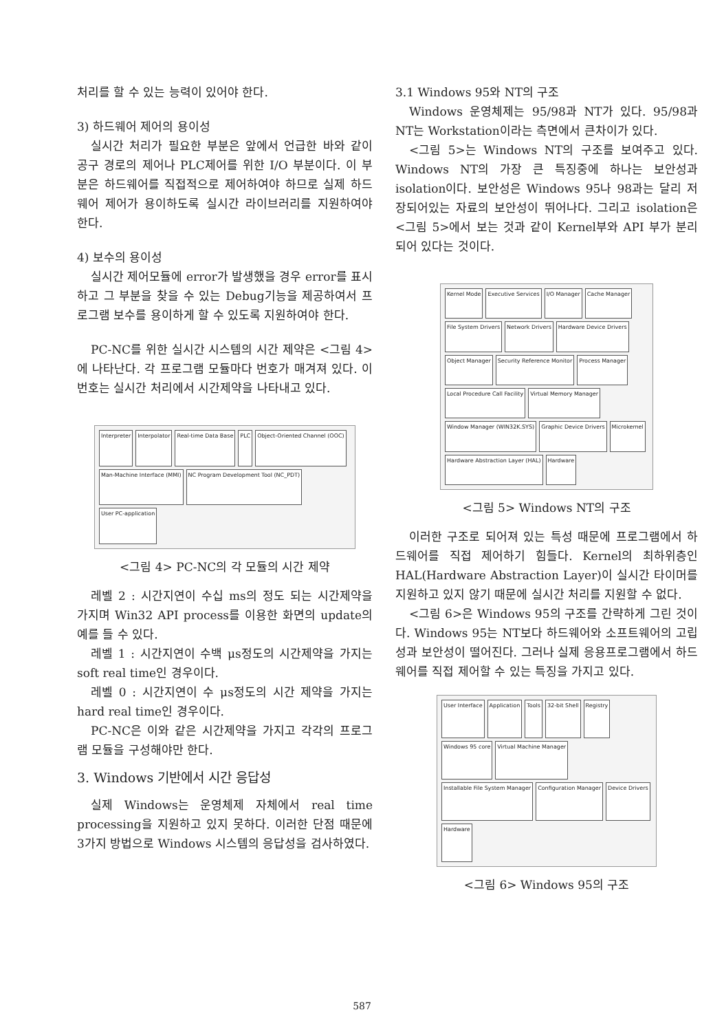처리를 할 수 있는 능력이 있어야 한다.
3) 하드웨어 제어의 용이성
실시간 처리가 필요한 부분은 앞에서 언급한 바와 같이 공구 경로의 제어나 PLC제어를 위한 I/O 부분이다. 이 부분은 하드웨어를 직접적으로 제어하여야 하므로 실제 하드웨어 제어가 용이하도록 실시간 라이브러리를 지원하여야 한다.
4) 보수의 용이성
실시간 제어모듈에 error가 발생했을 경우 error를 표시하고 그 부분을 찾을 수 있는 Debug기능을 제공하여서 프로그램 보수를 용이하게 할 수 있도록 지원하여야 한다.
PC-NC를 위한 실시간 시스템의 시간 제약은 <그림 4>에 나타난다. 각 프로그램 모듈마다 번호가 매겨져 있다. 이 번호는 실시간 처리에서 시간제약을 나타내고 있다.
Interpreter Interpolator Real-time Data Base PLC Object-Oriented Channel (OOC) Man-Machine Interface (MMI) NC Program Development Tool (NC_PDT) User PC-application
<그림 4> PC-NC의 각 모듈의 시간 제약
레벨 2 : 시간지연이 수십 ms의 정도 되는 시간제약을 가지며 Win32 API process를 이용한 화면의 update의 예를 들 수 있다.
레벨 1 : 시간지연이 수백 μs정도의 시간제약을 가지는 soft real time인 경우이다.
레벨 0 : 시간지연이 수 μs정도의 시간 제약을 가지는 hard real time인 경우이다.
PC-NC은 이와 같은 시간제약을 가지고 각각의 프로그램 모듈을 구성해야만 한다.
3. Windows 기반에서 시간 응답성
실제 Windows는 운영체제 자체에서 real time processing을 지원하고 있지 못하다. 이러한 단점 때문에 3가지 방법으로 Windows 시스템의 응답성을 검사하였다.
3.1 Windows 95와 NT의 구조
Windows 운영체제는 95/98과 NT가 있다. 95/98과 NT는 Workstation이라는 측면에서 큰차이가 있다.
<그림 5>는 Windows NT의 구조를 보여주고 있다. Windows NT의 가장 큰 특징중에 하나는 보안성과 isolation이다. 보안성은 Windows 95나 98과는 달리 저장되어있는 자료의 보안성이 뛰어나다. 그리고 isolation은 <그림 5>에서 보는 것과 같이 Kernel부와 API 부가 분리되어 있다는 것이다.
Kernel Mode Executive Services I/O Manager Cache Manager File System Drivers Network Drivers Hardware Device Drivers Object Manager Security Reference Monitor Process Manager Local Procedure Call Facility Virtual Memory Manager Window Manager (WIN32K.SYS) Graphic Device Drivers Microkernel Hardware Abstraction Layer (HAL) Hardware
<그림 5> Windows NT의 구조
이러한 구조로 되어져 있는 특성 때문에 프로그램에서 하드웨어를 직접 제어하기 힘들다. Kernel의 최하위층인 HAL(Hardware Abstraction Layer)이 실시간 타이머를 지원하고 있지 않기 때문에 실시간 처리를 지원할 수 없다.
<그림 6>은 Windows 95의 구조를 간략하게 그린 것이다. Windows 95는 NT보다 하드웨어와 소프트웨어의 고립성과 보안성이 떨어진다. 그러나 실제 응용프로그램에서 하드웨어를 직접 제어할 수 있는 특징을 가지고 있다.
User Interface Application Tools 32-bit Shell Registry Windows 95 core Virtual Machine Manager Installable File System Manager Configuration Manager Device Drivers Hardware
<그림 6> Windows 95의 구조
587